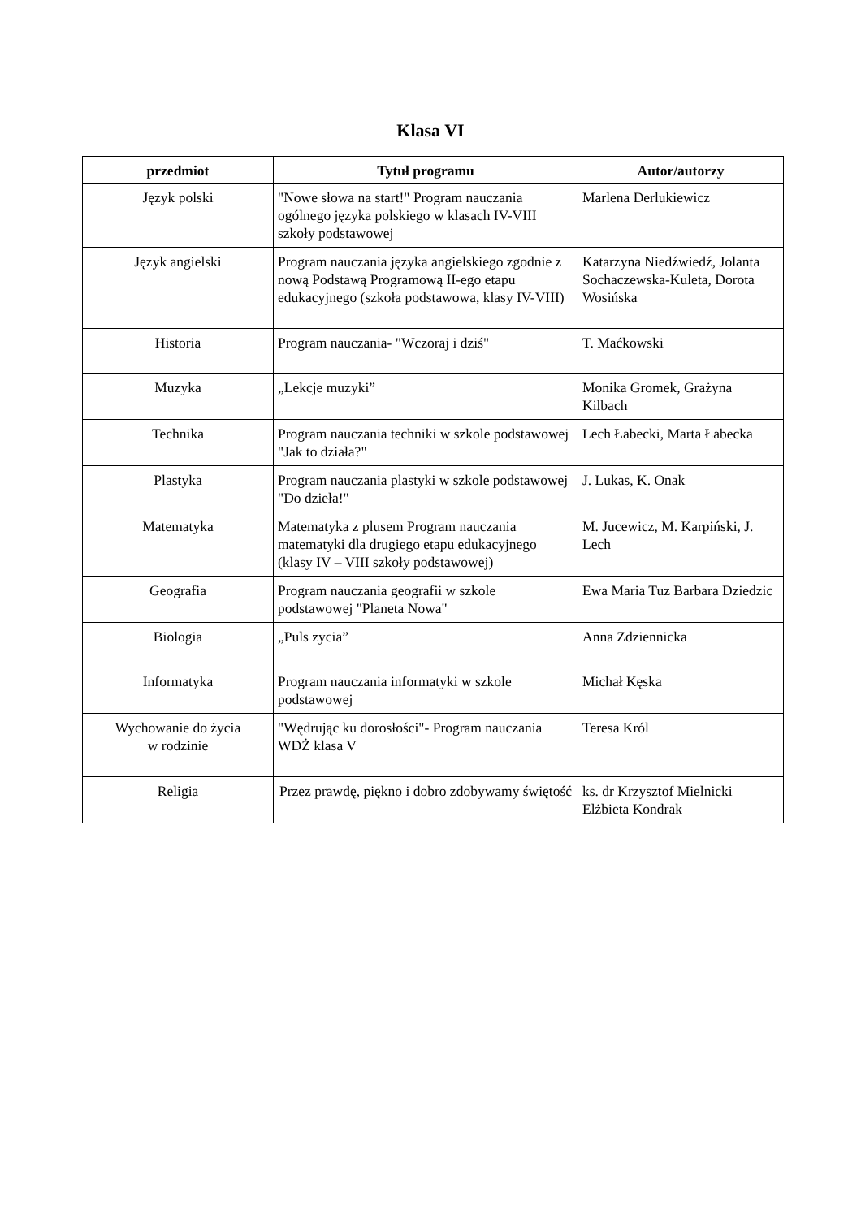Klasa VI
| przedmiot | Tytuł programu | Autor/autorzy |
| --- | --- | --- |
| Język polski | "Nowe słowa na start!" Program nauczania ogólnego języka polskiego w klasach IV-VIII szkoły podstawowej | Marlena Derlukiewicz |
| Język angielski | Program nauczania języka angielskiego zgodnie z nową Podstawą Programową II-ego etapu edukacyjnego (szkoła podstawowa, klasy IV-VIII) | Katarzyna Niedźwiedź, Jolanta Sochaczewska-Kuleta, Dorota Wosińska |
| Historia | Program nauczania- "Wczoraj i dziś" | T. Maćkowski |
| Muzyka | „Lekcje muzyki” | Monika Gromek, Grażyna Kilbach |
| Technika | Program nauczania techniki w szkole podstawowej "Jak to działa?" | Lech Łabecki, Marta Łabecka |
| Plastyka | Program nauczania plastyki w szkole podstawowej "Do dzieła!" | J. Lukas, K. Onak |
| Matematyka | Matematyka z plusem Program nauczania matematyki dla drugiego etapu edukacyjnego (klasy IV – VIII szkoły podstawowej) | M. Jucewicz, M. Karpiński, J. Lech |
| Geografia | Program nauczania geografii w szkole podstawowej "Planeta Nowa" | Ewa Maria Tuz Barbara Dziedzic |
| Biologia | „Puls zycia” | Anna Zdziennicka |
| Informatyka | Program nauczania informatyki w szkole podstawowej | Michał Kęska |
| Wychowanie do życia w rodzinie | "Wędrując ku dorosłości"- Program nauczania WDŻ klasa V | Teresa Król |
| Religia | Przez prawdę, piękno i dobro zdobywamy świętość | ks. dr Krzysztof Mielnicki Elżbieta Kondrak |